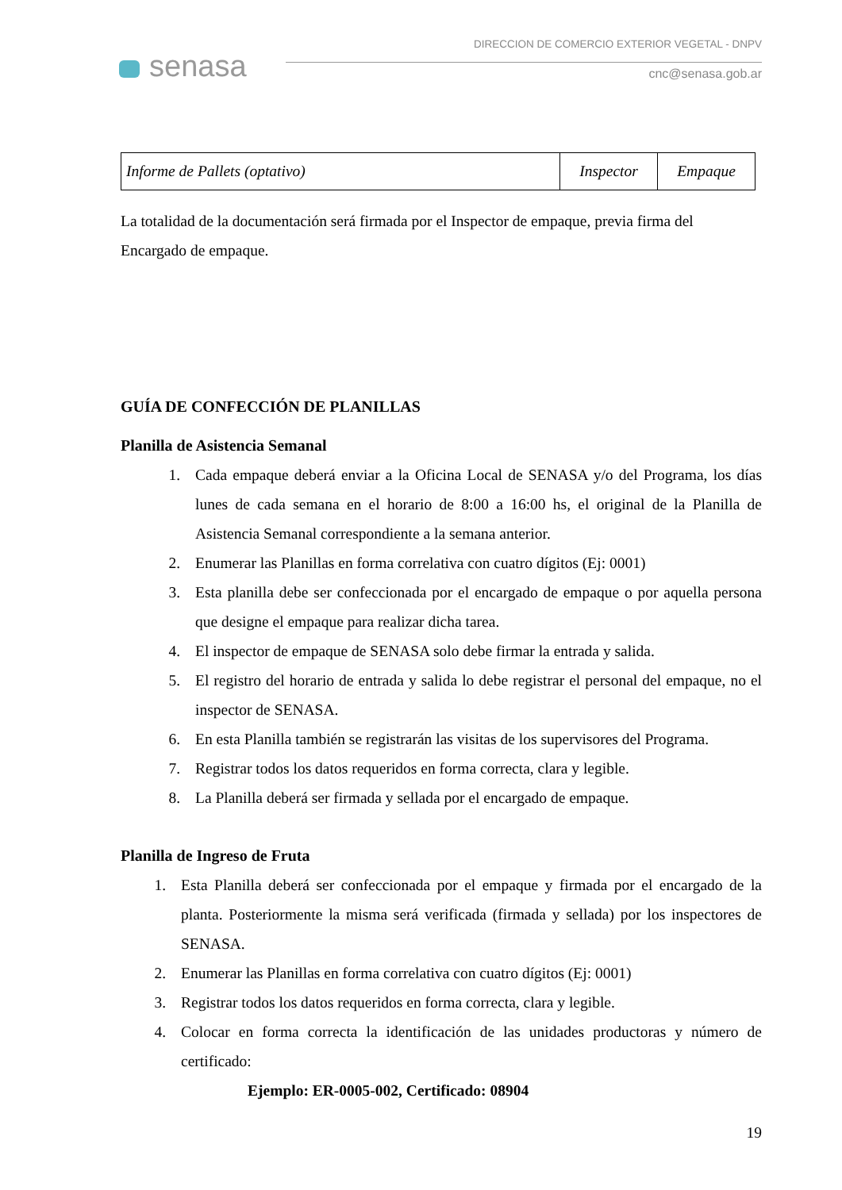senasa
DIRECCION DE COMERCIO EXTERIOR VEGETAL - DNPV
cnc@senasa.gob.ar
| Informe de Pallets (optativo) | Inspector | Empaque |
La totalidad de la documentación será firmada por el Inspector de empaque, previa firma del Encargado de empaque.
GUÍA DE CONFECCIÓN DE PLANILLAS
Planilla de Asistencia Semanal
1. Cada empaque deberá enviar a la Oficina Local de SENASA y/o del Programa, los días lunes de cada semana en el horario de 8:00 a 16:00 hs, el original de la Planilla de Asistencia Semanal correspondiente a la semana anterior.
2. Enumerar las Planillas en forma correlativa con cuatro dígitos (Ej: 0001)
3. Esta planilla debe ser confeccionada por el encargado de empaque o por aquella persona que designe el empaque para realizar dicha tarea.
4. El inspector de empaque de SENASA solo debe firmar la entrada y salida.
5. El registro del horario de entrada y salida lo debe registrar el personal del empaque, no el inspector de SENASA.
6. En esta Planilla también se registrarán las visitas de los supervisores del Programa.
7. Registrar todos los datos requeridos en forma correcta, clara y legible.
8. La Planilla deberá ser firmada y sellada por el encargado de empaque.
Planilla de Ingreso de Fruta
1. Esta Planilla deberá ser confeccionada por el empaque y firmada por el encargado de la planta. Posteriormente la misma será verificada (firmada y sellada) por los inspectores de SENASA.
2. Enumerar las Planillas en forma correlativa con cuatro dígitos (Ej: 0001)
3. Registrar todos los datos requeridos en forma correcta, clara y legible.
4. Colocar en forma correcta la identificación de las unidades productoras y número de certificado:
Ejemplo: ER-0005-002, Certificado: 08904
19